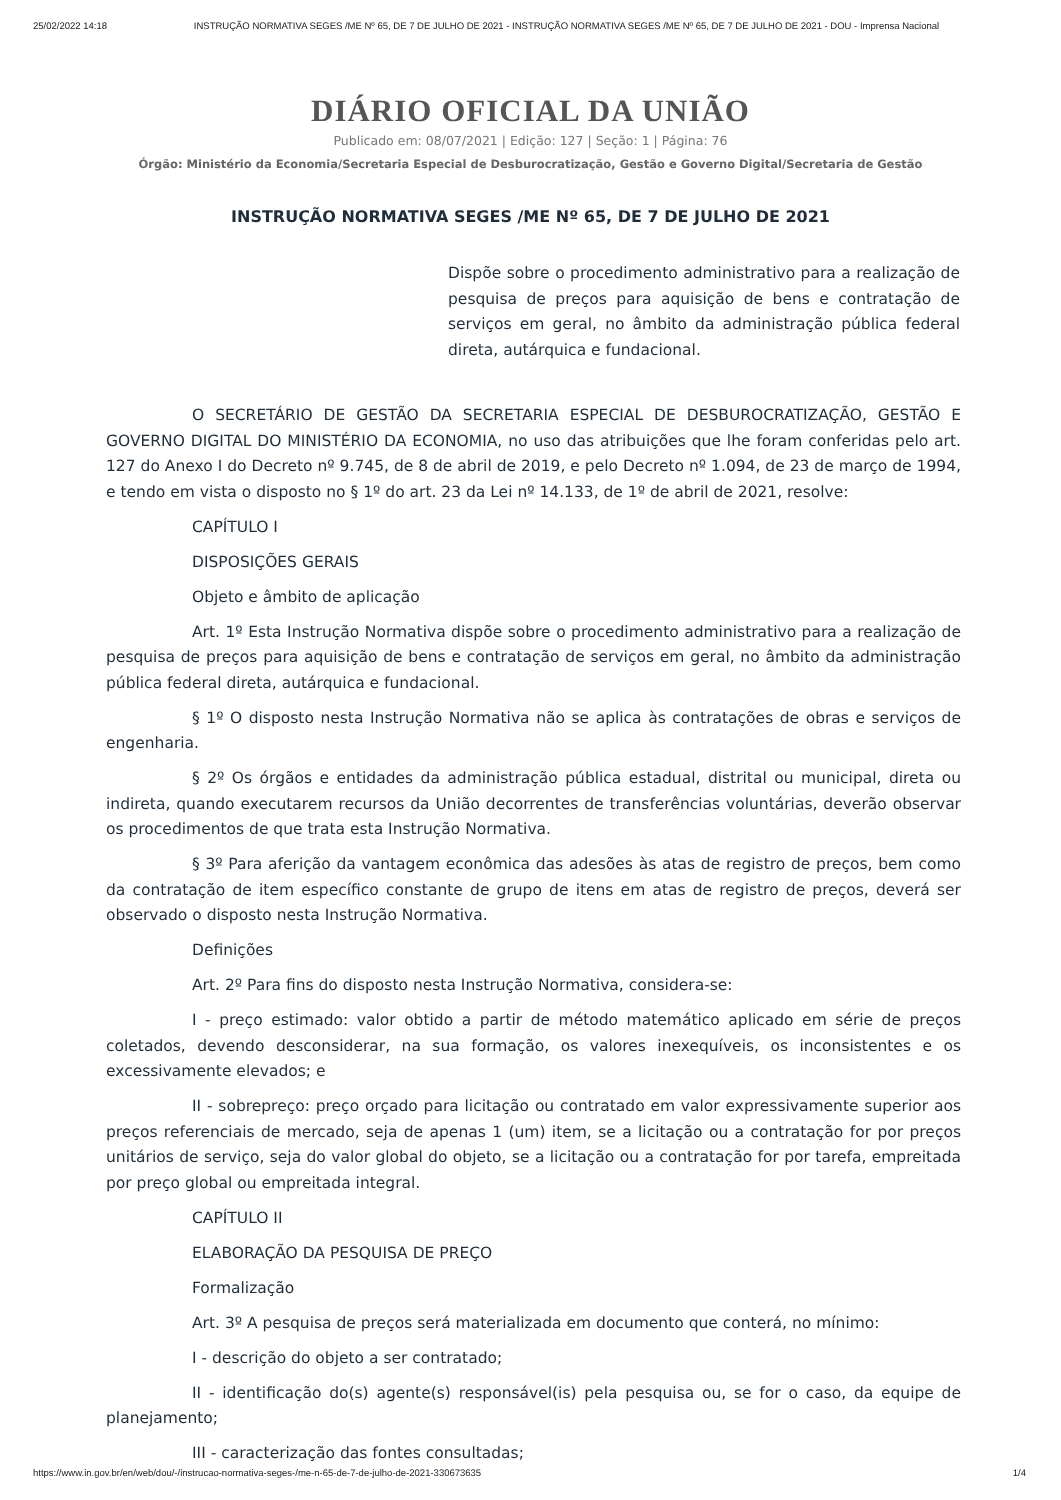25/02/2022 14:18 INSTRUÇÃO NORMATIVA SEGES /ME Nº 65, DE 7 DE JULHO DE 2021 - INSTRUÇÃO NORMATIVA SEGES /ME Nº 65, DE 7 DE JULHO DE 2021 - DOU - Imprensa Nacional
DIÁRIO OFICIAL DA UNIÃO
Publicado em: 08/07/2021 | Edição: 127 | Seção: 1 | Página: 76
Órgão: Ministério da Economia/Secretaria Especial de Desburocratização, Gestão e Governo Digital/Secretaria de Gestão
INSTRUÇÃO NORMATIVA SEGES /ME Nº 65, DE 7 DE JULHO DE 2021
Dispõe sobre o procedimento administrativo para a realização de pesquisa de preços para aquisição de bens e contratação de serviços em geral, no âmbito da administração pública federal direta, autárquica e fundacional.
O SECRETÁRIO DE GESTÃO DA SECRETARIA ESPECIAL DE DESBUROCRATIZAÇÃO, GESTÃO E GOVERNO DIGITAL DO MINISTÉRIO DA ECONOMIA, no uso das atribuições que lhe foram conferidas pelo art. 127 do Anexo I do Decreto nº 9.745, de 8 de abril de 2019, e pelo Decreto nº 1.094, de 23 de março de 1994, e tendo em vista o disposto no § 1º do art. 23 da Lei nº 14.133, de 1º de abril de 2021, resolve:
CAPÍTULO I
DISPOSIÇÕES GERAIS
Objeto e âmbito de aplicação
Art. 1º Esta Instrução Normativa dispõe sobre o procedimento administrativo para a realização de pesquisa de preços para aquisição de bens e contratação de serviços em geral, no âmbito da administração pública federal direta, autárquica e fundacional.
§ 1º O disposto nesta Instrução Normativa não se aplica às contratações de obras e serviços de engenharia.
§ 2º Os órgãos e entidades da administração pública estadual, distrital ou municipal, direta ou indireta, quando executarem recursos da União decorrentes de transferências voluntárias, deverão observar os procedimentos de que trata esta Instrução Normativa.
§ 3º Para aferição da vantagem econômica das adesões às atas de registro de preços, bem como da contratação de item específico constante de grupo de itens em atas de registro de preços, deverá ser observado o disposto nesta Instrução Normativa.
Definições
Art. 2º Para fins do disposto nesta Instrução Normativa, considera-se:
I - preço estimado: valor obtido a partir de método matemático aplicado em série de preços coletados, devendo desconsiderar, na sua formação, os valores inexequíveis, os inconsistentes e os excessivamente elevados; e
II - sobrepreço: preço orçado para licitação ou contratado em valor expressivamente superior aos preços referenciais de mercado, seja de apenas 1 (um) item, se a licitação ou a contratação for por preços unitários de serviço, seja do valor global do objeto, se a licitação ou a contratação for por tarefa, empreitada por preço global ou empreitada integral.
CAPÍTULO II
ELABORAÇÃO DA PESQUISA DE PREÇO
Formalização
Art. 3º A pesquisa de preços será materializada em documento que conterá, no mínimo:
I - descrição do objeto a ser contratado;
II - identificação do(s) agente(s) responsável(is) pela pesquisa ou, se for o caso, da equipe de planejamento;
III - caracterização das fontes consultadas;
https://www.in.gov.br/en/web/dou/-/instrucao-normativa-seges-/me-n-65-de-7-de-julho-de-2021-330673635 1/4